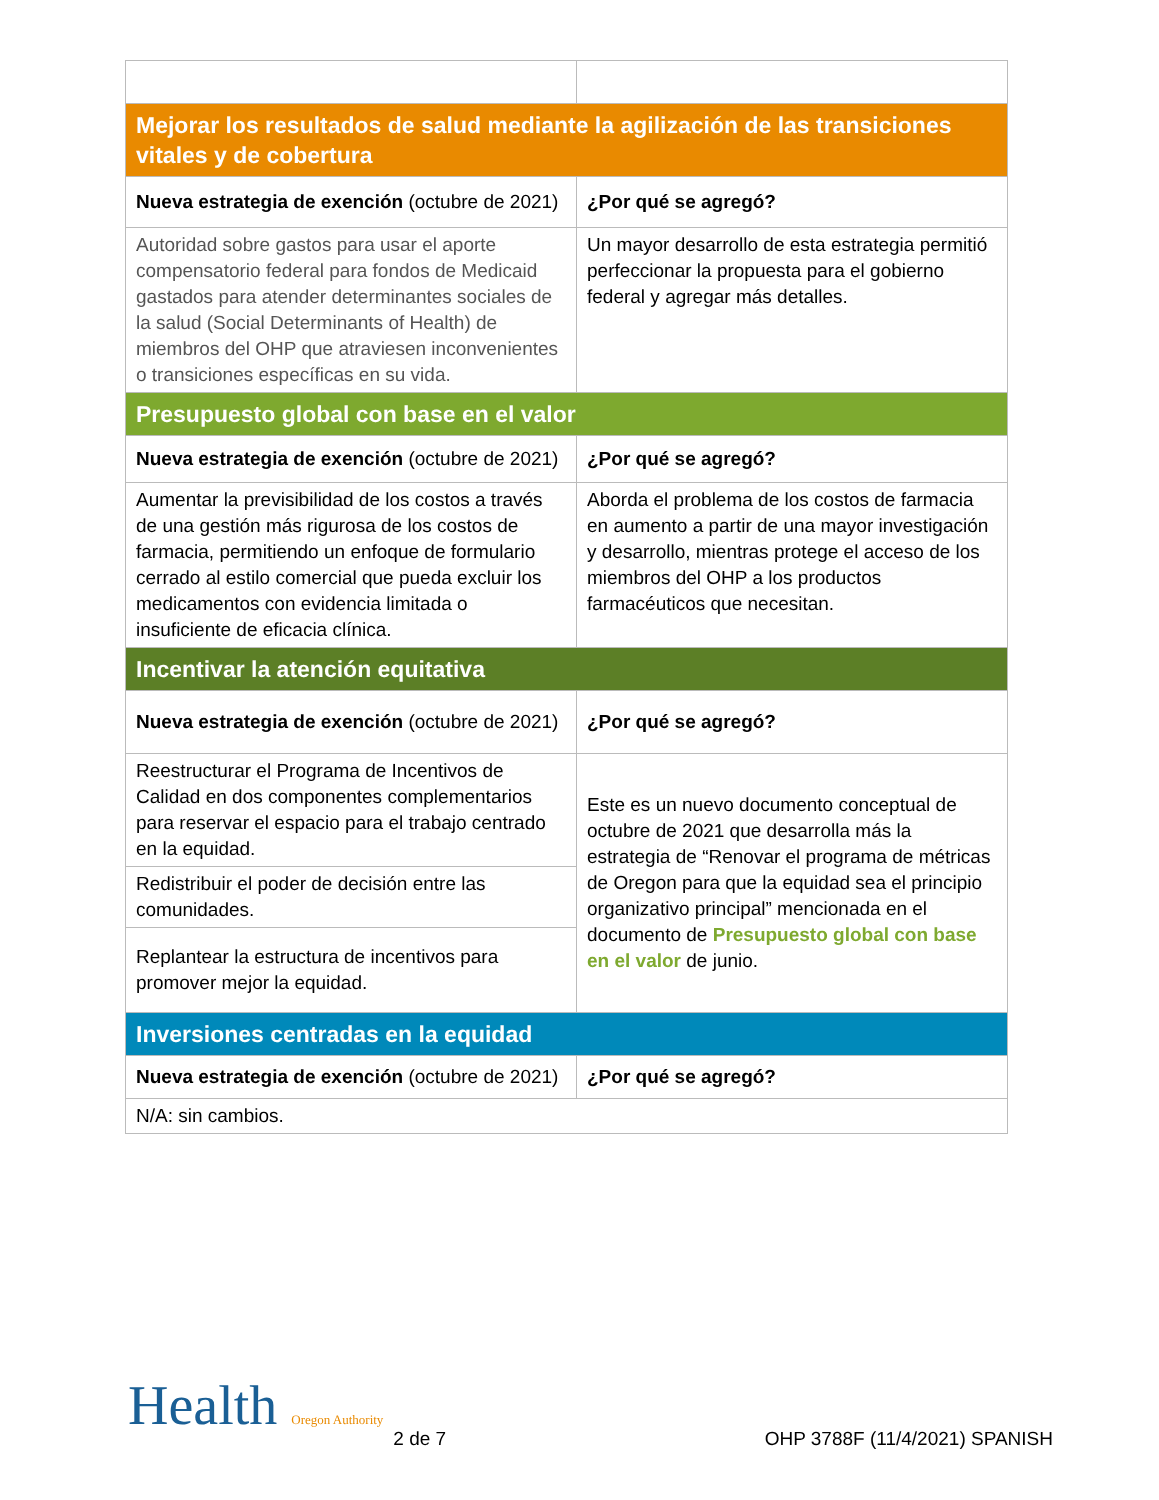| Mejorar los resultados de salud mediante la agilización de las transiciones vitales y de cobertura | |
| Nueva estrategia de exención (octubre de 2021) | ¿Por qué se agregó? |
| Autoridad sobre gastos para usar el aporte compensatorio federal para fondos de Medicaid gastados para atender determinantes sociales de la salud (Social Determinants of Health) de miembros del OHP que atraviesen inconvenientes o transiciones específicas en su vida. | Un mayor desarrollo de esta estrategia permitió perfeccionar la propuesta para el gobierno federal y agregar más detalles. |
| Presupuesto global con base en el valor | |
| Nueva estrategia de exención (octubre de 2021) | ¿Por qué se agregó? |
| Aumentar la previsibilidad de los costos a través de una gestión más rigurosa de los costos de farmacia, permitiendo un enfoque de formulario cerrado al estilo comercial que pueda excluir los medicamentos con evidencia limitada o insuficiente de eficacia clínica. | Aborda el problema de los costos de farmacia en aumento a partir de una mayor investigación y desarrollo, mientras protege el acceso de los miembros del OHP a los productos farmacéuticos que necesitan. |
| Incentivar la atención equitativa | |
| Nueva estrategia de exención (octubre de 2021) | ¿Por qué se agregó? |
| Reestructurar el Programa de Incentivos de Calidad en dos componentes complementarios para reservar el espacio para el trabajo centrado en la equidad. | Este es un nuevo documento conceptual de octubre de 2021 que desarrolla más la estrategia de “Renovar el programa de métricas de Oregon para que la equidad sea el principio organizativo principal” mencionada en el documento de Presupuesto global con base en el valor de junio. |
| Redistribuir el poder de decisión entre las comunidades. | |
| Replantear la estructura de incentivos para promover mejor la equidad. | |
| Inversiones centradas en la equidad | |
| Nueva estrategia de exención (octubre de 2021) | ¿Por qué se agregó? |
| N/A: sin cambios. | |
Health Oregon Authority
2 de 7
OHP 3788F (11/4/2021) SPANISH